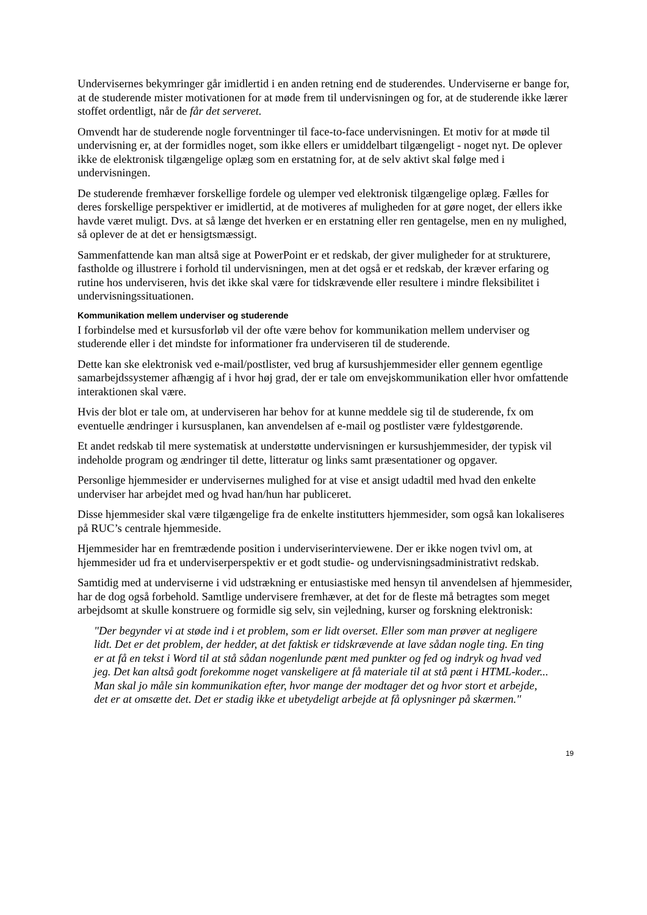Undervisernes bekymringer går imidlertid i en anden retning end de studerendes. Underviserne er bange for, at de studerende mister motivationen for at møde frem til undervisningen og for, at de studerende ikke lærer stoffet ordentligt, når de får det serveret.
Omvendt har de studerende nogle forventninger til face-to-face undervisningen. Et motiv for at møde til undervisning er, at der formidles noget, som ikke ellers er umiddelbart tilgængeligt - noget nyt. De oplever ikke de elektronisk tilgængelige oplæg som en erstatning for, at de selv aktivt skal følge med i undervisningen.
De studerende fremhæver forskellige fordele og ulemper ved elektronisk tilgængelige oplæg. Fælles for deres forskellige perspektiver er imidlertid, at de motiveres af muligheden for at gøre noget, der ellers ikke havde været muligt. Dvs. at så længe det hverken er en erstatning eller ren gentagelse, men en ny mulighed, så oplever de at det er hensigtsmæssigt.
Sammenfattende kan man altså sige at PowerPoint er et redskab, der giver muligheder for at strukturere, fastholde og illustrere i forhold til undervisningen, men at det også er et redskab, der kræver erfaring og rutine hos underviseren, hvis det ikke skal være for tidskrævende eller resultere i mindre fleksibilitet i undervisningssituationen.
Kommunikation mellem underviser og studerende
I forbindelse med et kursusforløb vil der ofte være behov for kommunikation mellem underviser og studerende eller i det mindste for informationer fra underviseren til de studerende.
Dette kan ske elektronisk ved e-mail/postlister, ved brug af kursushjemmesider eller gennem egentlige samarbejdssystemer afhængig af i hvor høj grad, der er tale om envejskommunikation eller hvor omfattende interaktionen skal være.
Hvis der blot er tale om, at underviseren har behov for at kunne meddele sig til de studerende, fx om eventuelle ændringer i kursusplanen, kan anvendelsen af e-mail og postlister være fyldestgørende.
Et andet redskab til mere systematisk at understøtte undervisningen er kursushjemmesider, der typisk vil indeholde program og ændringer til dette, litteratur og links samt præsentationer og opgaver.
Personlige hjemmesider er undervisernes mulighed for at vise et ansigt udadtil med hvad den enkelte underviser har arbejdet med og hvad han/hun har publiceret.
Disse hjemmesider skal være tilgængelige fra de enkelte institutters hjemmesider, som også kan lokaliseres på RUC’s centrale hjemmeside.
Hjemmesider har en fremtrædende position i underviserinterviewene. Der er ikke nogen tvivl om, at hjemmesider ud fra et underviserperspektiv er et godt studie- og undervisningsadministrativt redskab.
Samtidig med at underviserne i vid udstrækning er entusiastiske med hensyn til anvendelsen af hjemmesider, har de dog også forbehold. Samtlige undervisere fremhæver, at det for de fleste må betragtes som meget arbejdsomt at skulle konstruere og formidle sig selv, sin vejledning, kurser og forskning elektronisk:
"Der begynder vi at støde ind i et problem, som er lidt overset. Eller som man prøver at negligere lidt. Det er det problem, der hedder, at det faktisk er tidskrævende at lave sådan nogle ting. En ting er at få en tekst i Word til at stå sådan nogenlunde pænt med punkter og fed og indryk og hvad ved jeg. Det kan altså godt forekomme noget vanskeligere at få materiale til at stå pænt i HTML-koder... Man skal jo måle sin kommunikation efter, hvor mange der modtager det og hvor stort et arbejde, det er at omsætte det. Det er stadig ikke et ubetydeligt arbejde at få oplysninger på skærmen."
19